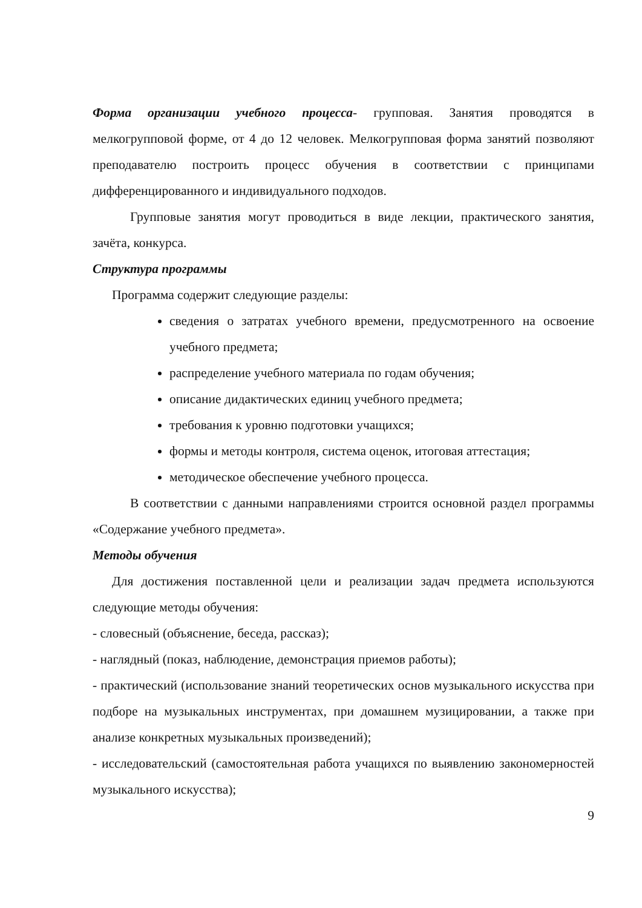Форма организации учебного процесса- групповая. Занятия проводятся в мелкогрупповой форме, от 4 до 12 человек. Мелкогрупповая форма занятий позволяют преподавателю построить процесс обучения в соответствии с принципами дифференцированного и индивидуального подходов.
Групповые занятия могут проводиться в виде лекции, практического занятия, зачёта, конкурса.
Структура программы
Программа содержит следующие разделы:
сведения о затратах учебного времени, предусмотренного на освоение учебного предмета;
распределение учебного материала по годам обучения;
описание дидактических единиц учебного предмета;
требования к уровню подготовки учащихся;
формы и методы контроля, система оценок, итоговая аттестация;
методическое обеспечение учебного процесса.
В соответствии с данными направлениями строится основной раздел программы «Содержание учебного предмета».
Методы обучения
Для достижения поставленной цели и реализации задач предмета используются следующие методы обучения:
- словесный (объяснение, беседа, рассказ);
- наглядный (показ, наблюдение, демонстрация приемов работы);
- практический (использование знаний теоретических основ музыкального искусства при подборе на музыкальных инструментах, при домашнем музицировании, а также при анализе конкретных музыкальных произведений);
- исследовательский (самостоятельная работа учащихся по выявлению закономерностей музыкального искусства);
9